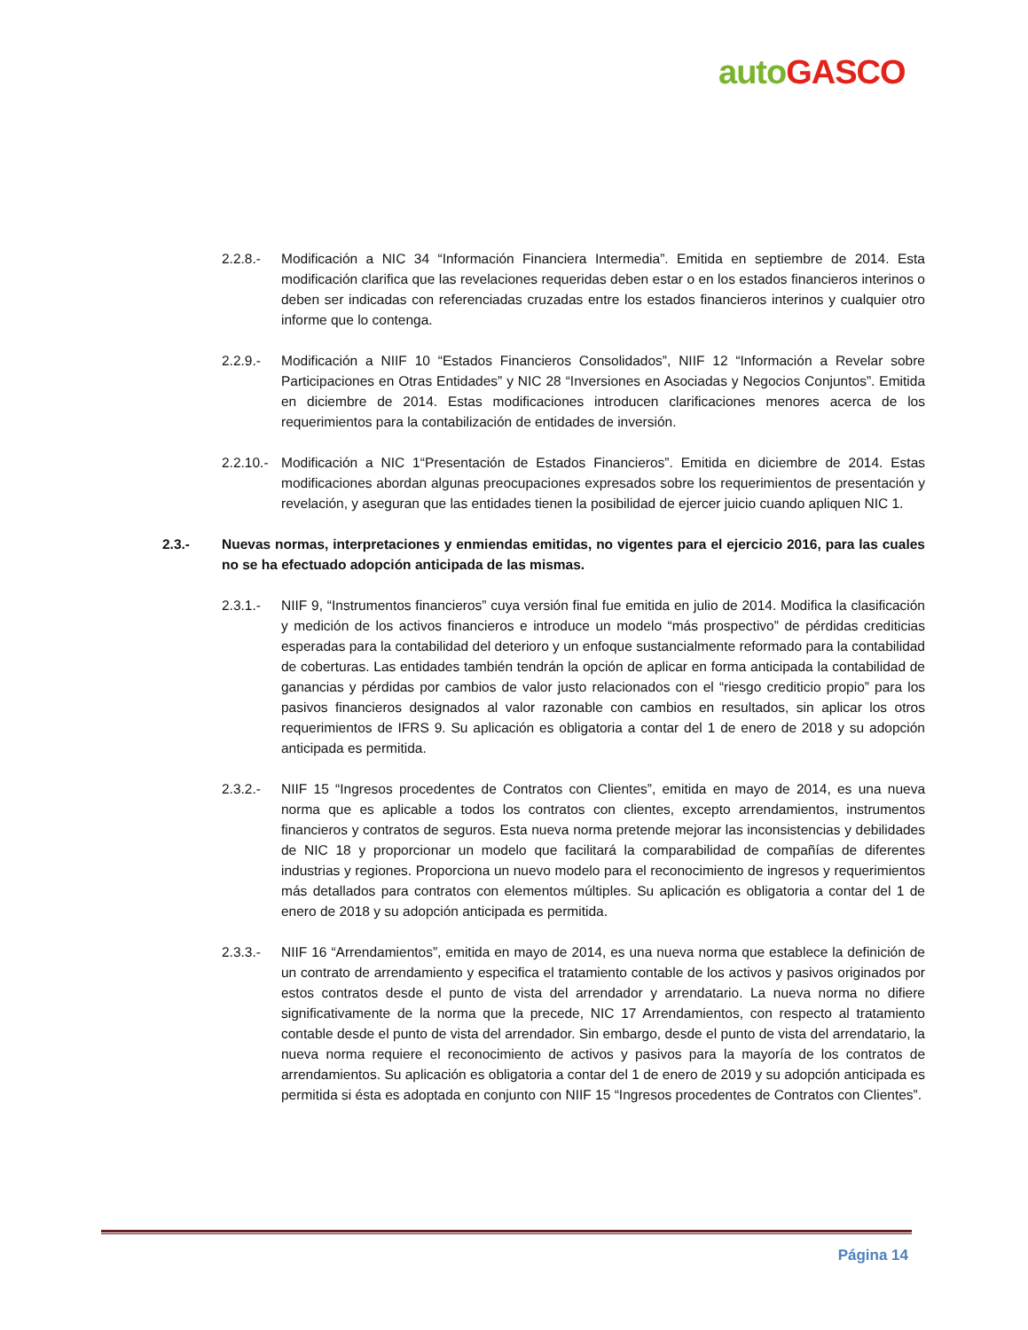auto GASCO
2.2.8.- Modificación a NIC 34 “Información Financiera Intermedia”. Emitida en septiembre de 2014. Esta modificación clarifica que las revelaciones requeridas deben estar o en los estados financieros interinos o deben ser indicadas con referenciadas cruzadas entre los estados financieros interinos y cualquier otro informe que lo contenga.
2.2.9.- Modificación a NIIF 10 “Estados Financieros Consolidados”, NIIF 12 “Información a Revelar sobre Participaciones en Otras Entidades” y NIC 28 “Inversiones en Asociadas y Negocios Conjuntos”. Emitida en diciembre de 2014. Estas modificaciones introducen clarificaciones menores acerca de los requerimientos para la contabilización de entidades de inversión.
2.2.10.-
Modificación a NIC 1“Presentación de Estados Financieros”. Emitida en diciembre de 2014. Estas modificaciones abordan algunas preocupaciones expresados sobre los requerimientos de presentación y revelación, y aseguran que las entidades tienen la posibilidad de ejercer juicio cuando apliquen NIC 1.
2.3.- Nuevas normas, interpretaciones y enmiendas emitidas, no vigentes para el ejercicio 2016, para las cuales no se ha efectuado adopción anticipada de las mismas.
2.3.1.- NIIF 9, “Instrumentos financieros” cuya versión final fue emitida en julio de 2014. Modifica la clasificación y medición de los activos financieros e introduce un modelo “más prospectivo” de pérdidas crediticias esperadas para la contabilidad del deterioro y un enfoque sustancialmente reformado para la contabilidad de coberturas. Las entidades también tendrán la opción de aplicar en forma anticipada la contabilidad de ganancias y pérdidas por cambios de valor justo relacionados con el “riesgo crediticio propio” para los pasivos financieros designados al valor razonable con cambios en resultados, sin aplicar los otros requerimientos de IFRS 9. Su aplicación es obligatoria a contar del 1 de enero de 2018 y su adopción anticipada es permitida.
2.3.2.- NIIF 15 “Ingresos procedentes de Contratos con Clientes”, emitida en mayo de 2014, es una nueva norma que es aplicable a todos los contratos con clientes, excepto arrendamientos, instrumentos financieros y contratos de seguros. Esta nueva norma pretende mejorar las inconsistencias y debilidades de NIC 18 y proporcionar un modelo que facilitará la comparabilidad de compañías de diferentes industrias y regiones. Proporciona un nuevo modelo para el reconocimiento de ingresos y requerimientos más detallados para contratos con elementos múltiples. Su aplicación es obligatoria a contar del 1 de enero de 2018 y su adopción anticipada es permitida.
2.3.3.- NIIF 16 “Arrendamientos”, emitida en mayo de 2014, es una nueva norma que establece la definición de un contrato de arrendamiento y especifica el tratamiento contable de los activos y pasivos originados por estos contratos desde el punto de vista del arrendador y arrendatario. La nueva norma no difiere significativamente de la norma que la precede, NIC 17 Arrendamientos, con respecto al tratamiento contable desde el punto de vista del arrendador. Sin embargo, desde el punto de vista del arrendatario, la nueva norma requiere el reconocimiento de activos y pasivos para la mayoría de los contratos de arrendamientos. Su aplicación es obligatoria a contar del 1 de enero de 2019 y su adopción anticipada es permitida si ésta es adoptada en conjunto con NIIF 15 “Ingresos procedentes de Contratos con Clientes”.
Página 14